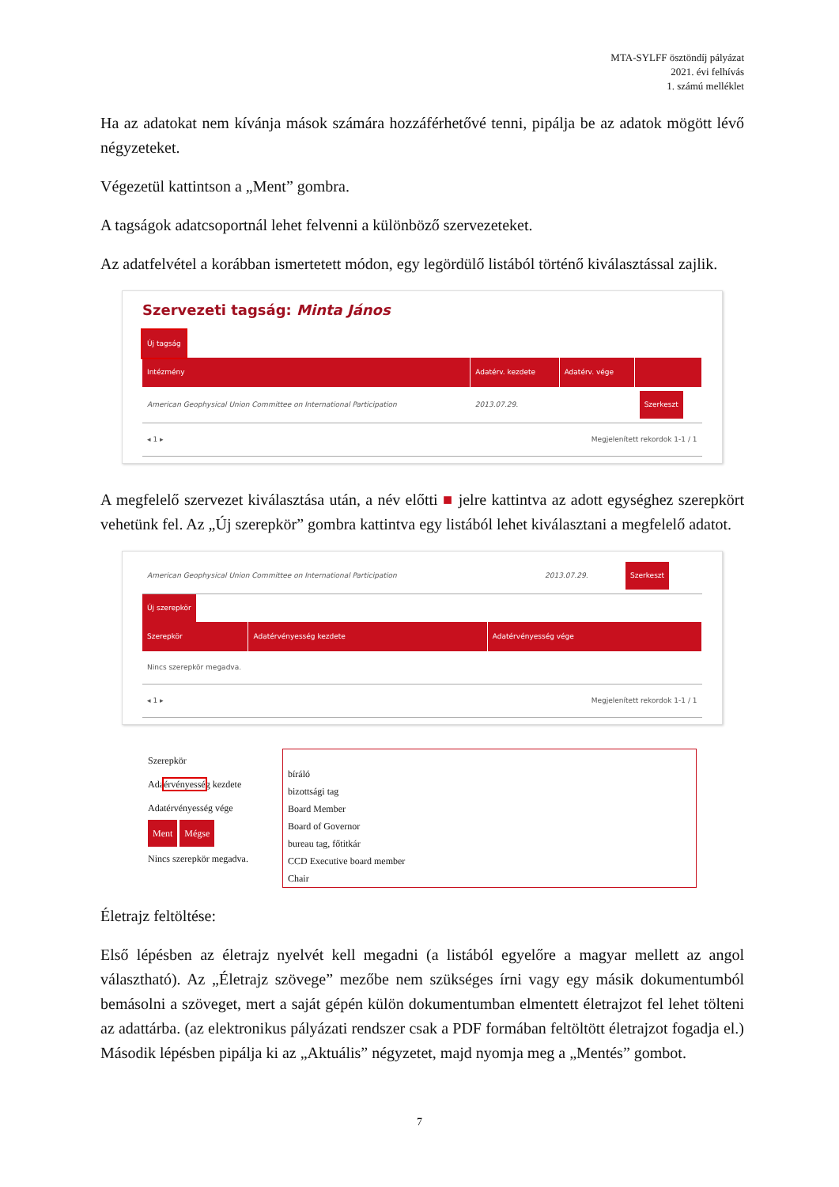MTA-SYLFF ösztöndíj pályázat
2021. évi felhívás
1. számú melléklet
Ha az adatokat nem kívánja mások számára hozzáférhetővé tenni, pipálja be az adatok mögött lévő négyzeteket.
Végezetül kattintson a „Ment” gombra.
A tagságok adatcsoportnál lehet felvenni a különböző szervezeteket.
Az adatfelvétel a korábban ismertetett módon, egy legördülő listából történő kiválasztással zajlik.
Szervezeti tagság: Minta János
Új tagság
| Intézmény | Adatérv. kezdete | Adatérv. vége | |
| --- | --- | --- | --- |
| American Geophysical Union Committee on International Participation | 2013.07.29. | | Szerkeszt |
| ◂ 1 ▸ | Megjelenített rekordok 1-1 / 1 | | |
A megfelelő szervezet kiválasztása után, a név előtti ■ jelre kattintva az adott egységhez szerepkört vehetünk fel. Az „Új szerepkör” gombra kattintva egy listából lehet kiválasztani a megfelelő adatot.
| American Geophysical Union Committee on International Participation | 2013.07.29. | Szerkeszt |
Új szerepkör
| Szerepkör | Adatérvényesség kezdete | Adatérvényesség vége |
| --- | --- | --- |
| Nincs szerepkör megadva. | | |
| ◂ 1 ▸ | Megjelenített rekordok 1-1 / 1 | |
Szerepkör
Adaérvényesség kezdete
Adatérvényesség vége
Ment Mégse
Nincs szerepkör megadva.
bíráló
bizottsági tag
Board Member
Board of Governor
bureau tag, főtitkár
CCD Executive board member
Chair
Életrajz feltöltése:
Első lépésben az életrajz nyelvét kell megadni (a listából egyelőre a magyar mellett az angol választható). Az „Életrajz szövege” mezőbe nem szükséges írni vagy egy másik dokumentumból bemásolni a szöveget, mert a saját gépén külön dokumentumban elmentett életrajzot fel lehet tölteni az adattárba. (az elektronikus pályázati rendszer csak a PDF formában feltöltött életrajzot fogadja el.) Második lépésben pipálja ki az „Aktuális” négyzetet, majd nyomja meg a „Mentés” gombot.
7